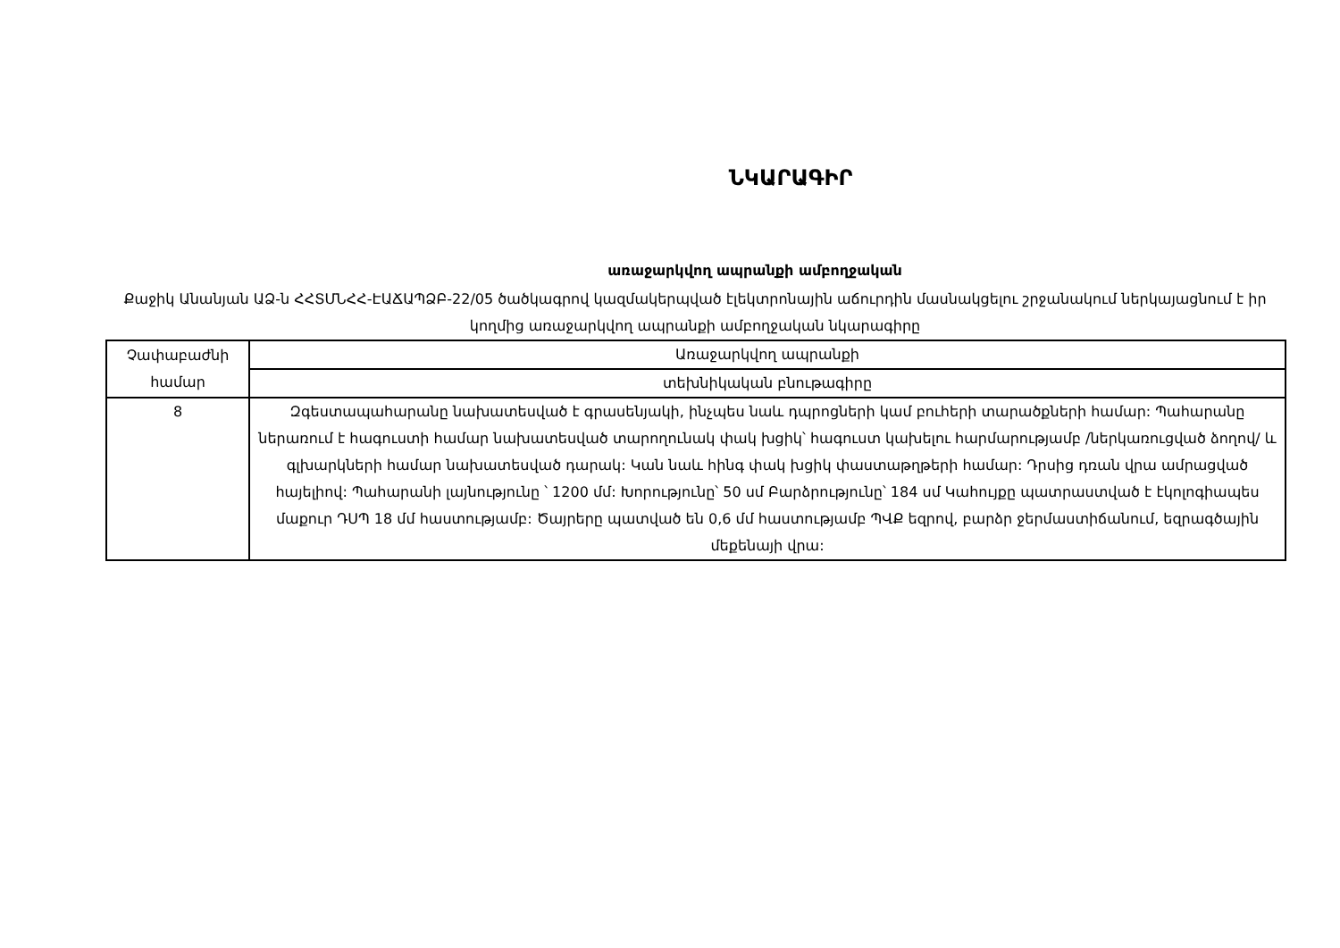ՆԿԱՐԱԳԻՐ
առաջարկվող ապրանքի ամբողջական
Քաջիկ Անանյան ԱՁ-ն ՀՀՏՄՆՀՀ-ԷԱՃԱՊՁԲ-22/05 ծածկագրով կազմակերպված էլեկտրոնային աճուրդին մասնակցելու շրջանակում ներկայացնում է իր կողմից առաջարկվող ապրանքի ամբողջական նկարագիրը
| Չափաբաժնի համար | Առաջարկվող ապրանքի |
| --- | --- |
| | տեխնիկական բնութագիրը |
| 8 | Զգեստապահարանը նախատեսված է գրասենյակի, ինչպես նաև դպրոցների կամ բուհերի տարածքների համար: Պահարանը ներառում է հագուստի համար նախատեսված տարողունակ փակ խցիկ՝ հագուստ կախելու հարմարությամբ /ներկառուցված ձողով/ և գլխարկների համար նախատեսված դարակ: Կան նաև հինգ փակ խցիկ փաստաթղթերի համար: Դրսից դռան վրա ամրացված հայելիով: Պահարանի լայնությունը ՝ 1200 մմ: Խորությունը՝ 50 սմ Բարձրությունը՝ 184 սմ Կահույքը պատրաստված է էկոլոգիապես մաքուր ԴՍՊ 18 մմ հաստությամբ: Ծայրերը պատված են 0,6 մմ հաստությամբ ՊՎՔ եզրով, բարձր ջերմաստիճանում, եզրագծային մեքենայի վրա: |